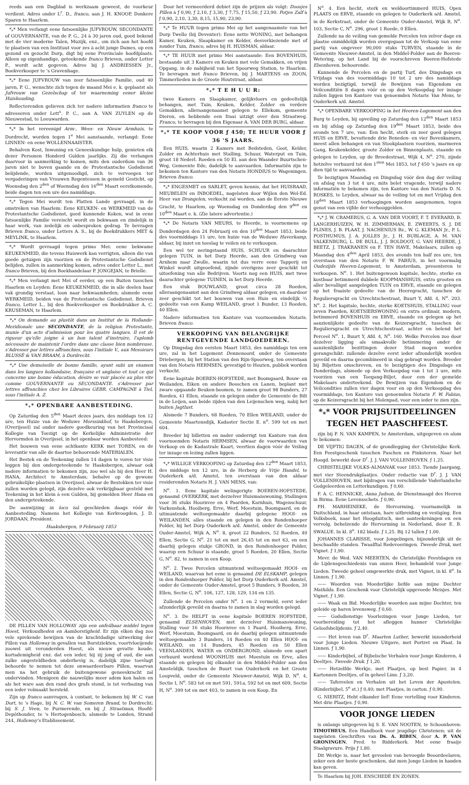reeds aan een Dagblad is werkzaam geweest, de voorkeur verdient. Adres onder L<sup>r</sup>. D., franco, aan J. H. KNOOP, Donkere Sparen te Haarlem.
*<sub>*</sub>* Men verlangt eene fatsoenlijke JUFVROUW, SECONDANTE of GOUVERNANTE, van de P. G., 24 à 30 jaren oud, goed bekend met de vier moderne Talen, Muzijk, enz., om zich aan het hoofd te plaatsen van een Instituut voor zes à acht jonge Dames, op een gezond en gezocht Dorp, digt bij eene Provinciale hoofdplaats. Alleen op eigenhandige, geteekende franco Brieven, onder Letter P., wordt acht gegeven. Adres bij J. ANDRIESSEN Jr., Boekverkooper te 's Gravenhage.
*<sub>*</sub>* Eene JUFVROUW van zeer fatsoenlijke Familie, oud 40 jaren, P. G., wenschte zich tegen de maand Mei e. k. geplaatst als Jufvrouw van Gezelschap of ter waarneming eener kleine Huishouding.
Reflecterenden gelieven zich ter nadere informatien franco te adresseren onder Lett<sup>s</sup>. P. C., aan A. VAN ZUYLEN op de Nieuwestad, te Leeuwarden.
*<sub>*</sub>* In het vereenigd Arm-, Wees- en Nieuw Armhuis, te Dordrecht, worden tegen 1<sup>e</sup> Mei aanstaande, verlangd: Eene LINNEN- en eene WOLLENNAAISTER.
Behalven Kost, Inwoning en Geneeskundige hulp, genieten elk dezer Personen Honderd Gulden jaarlijks. Zij die verlangen daarvoor in aanmerking te komen, mits den ouderdom van 36 jaren niet te boven gaande en de Protestantsche Godsdienst belijdende, worden uitgenoodigd, zich te vervoegen ter vergaderingen van Vrouwen Regentessen in gemeld Gesticht, op Woensdag den 2<sup>den</sup> of Woensdag den 16<sup>den</sup> Maart eerstkomende, beide dagen ten een ure des namiddags.
*<sub>*</sub>* Tegen Mei wordt ten Platten Lande gevraagd, in de omstreken van Haarlem: Eene KEUKEN- en WERKMEID van de Protestantsche Godsdienst, goed kunnende Koken, wat in eene fatsoenlijke Familie vereischt wordt en bekwaam en zindelijk in haar werk, van zedelijk en onbesproken gedrag. Te bevragen Brieven franco, onder Letters A. S., bij de Boekdrukkers MET & MEYLINK, te Haarlem.
*<sub>*</sub>* Wordt gevraagd tegen primo Mei: eene bekwame KEUKENMEID, die tevens Huiswerk kan verrigten, alleen die van goede getuigen zijn voorzien en de Protestantsche Godsdienst belijden, zullen in aanmerking komen, adres onder Letter L., met franco Brieven, bij den Boekhandelaar P. JONGEJAN, te Brielle.
*<sub>*</sub>* Men verlangt met Mei of eerder, op een Buiten tusschen Haarlem en Leyden: Eene KEUKENMEID, die in alle deelen haar vak grondig verstaat, loon naar bekwaamheden; alsmede eene WERKMEID, beiden van de Protestantsche Godsdienst. Brieven franco, Letter L., bij den Boekverkooper en Boekdrukker A. C. KRUSEMAN, te Haarlem.
*<sub>*</sub>* On demande au plustôt dans un Institut de la Hollande-Meridionale une SECONDANTE, de la religion Protestante, munie d'un acte d'admission pour les quatre langues. Il est de rigueur qu'elle joigne à un bon talent d'instruire, l'aplomb nécessaire de maintenir l'ordre dans une classe bien nombreuse. s'Adresser par lettres affranchies, sous l'initiale V., aux Messieurs BLUSSÉ & VAN BRAAM, à Dordrecht.
*<sub>*</sub>* Une demoiselle de bonne famille, ayant subi un examen dans les langues hollandaise, française et anglaise et tout ce qui concerne une bonne éducation, désire se voir placée au plus vite comme GOUVERNANTE ou SECONDANTE. s'Adresser par lettres affranchies chez les Libraires GEBR. CAMPAGNE à Tiel, sous l'initiale A. Z.
*<sub>*</sub>* OPENBARE AANBESTEDING.
Op Zaturdag den 5<sup>den</sup> Maart dezes jaars, des middags ten 12 ure, ten Huize van de Weduwe Morssinkhof, te Haaksbergen, (Overijssel) zal onder nadere goedkeuring van het Provinciaal Kollegie van Toezigt op de Kerkelijke Administratie der Hervormden in Overijssel, in het openbaar worden Aanbesteed:
Het bouwen van eene achtkante KERK met TOREN, en de leverantie van alle de daartoe behoorende MATERIALEN.
Het Bestek en de Teekening zullen 14 dagen te voren ter visie leggen bij den ondergeteekende te Haaksbergen, alwaar ook nadere informatien te bekomen zijn, zoo wel als bij den Heer H. HANA, Architect te Amsterdam; behalve op de gewone gebruikelijke plaatsen in Overijssel, alwaar de Bestekken ter visie zullen worden gelegd, zijn dezelve ook verkrijgbaar gesteld met Teekening in het klein à een Gulden, bij gemelden Heer Hana en den ondergeteekende.
De aanwijzing in loco zal geschieden daags vóór de Aanbesteding. Namens het Kollegie van Kerkvoogden, J. D. JORDAAN, President.
Haaksbergen, 9 Februarij 1853
DE PILLEN VAN HOLLOWAY zijn een onfeilbaar middel tegen Hoest, Verkoudheden en Aamborstigheid. Er zijn elken dag zoo vele sprekende bewijzen van de krachtdadige uitwerking der Pillen van Holloway in gevallen van Borstziekten, voortvloeijende zoowel uit veronderden Hoest, als nieuw gevatte koude, kortademigheid enz. dat een ieder, hij zij jong of oud, die aan zulke ongesteldheden onderhevig is, dadelijk zijne toevlugt behoorde te nemen tot deze onwaardeerbare Pillen, waarvan men na het gebruik de buitengewone geneeskracht zal ondervinden. Menigeen die nauwelijks meer adem kon halen en als het ware aan den rand des grafs stond, is tot verbazing van een ieder volmaakt hersteld.
Zijn op franco aanvragen, à contant, te bekomen bij W. C. van Dort, te 's Hage, bij N. C. W. van Someren Brand, te Dordrecht; bij S. J. Veen, te Purmerende, en bij J. Straatman, Hoofd-Depôthouder, te 's Hertogenbosch; alsmede te Londen, Strand 244, Holloway's Etablissement.
Door het vermeerderd debiet zijn de prijzen als volgt: Doosjes Pillen à ƒ 0,90, ƒ 2,10, ƒ 3,30, ƒ 7,75, ƒ 15,50, ƒ 23,90. Potjes Zalf à ƒ 0,90, 2,10, 3,30, 8,15, 15,90, 23,90.
*<sub>*</sub>* Te HUUR tegen primo Mei op het aangenaamste van het Dorp Twello (bij Deventer): Eene nette WONING, met behangen Kamer, Keuken, Slaapkamer en Kelder, desverkiezende met of zonder Tuin, franco, adres bij H. HUISMAN, aldaar.
*<sub>*</sub>* TE HUUR met primo Mei aanstaande: Een BOVENHUIS, bestaande uit 3 Kamers en Keuken met vele Gemakken, en vrijen Opgang, in de nabijheid van het Spoorweg Station, te Haarlem. Te bevragen met franco Brieven, bij J. MARTENS en ZOON, Timmerlieden in de Groote Houtstraat, aldaar.
*<sub>*</sub>* T E H U U R:
twee Kamers en Slaapkamer, gelijkvloers en gedeeltelijk behangen, met Tuin, Keuken, Kelder, Zolder en verdere Gemakken, alleraangenaamst gelegen te Ellekom, gemeente Dieren, en hebbende een fraai uitzigt over den Straatweg. Franco, te bevragen bij den Eigenaar A. VAN DER BURG, aldaar.
*<sub>*</sub>* TE KOOP VOOR ƒ 450; TE HUUR VOOR ƒ 36 'S JAARS.
Een HUIS, waarin 2 Kamers met Bedsteden, Goot, Kelder, Zolder en Achterhuis met Stalling, Schuur, Waterput en Tuin, groot 18 Nederl. Roeden en 50 El. aan den Waander Buurtschen-Weg, Gemeente Ede, dadelijk te aanvaarden. Informatiën zijn te bekomen ten Kantore van den Notaris HONDIUS te Wageningen. Brieven franco.
*<sub>*</sub>* ENGESMET en SARLET, geven kennis, dat het HUISRAAD, MEUBELEN en INBOEDEL, nagelaten door Wijlen den Wel-Ed. Heer van Drongelen, verkocht zal worden, aan de Eerste Nieuwe Gracht, te Haarlem, op Woensdag en Donderdag den 9<sup>den</sup> en 10<sup>den</sup> Maart e. k. (Zie latere advertentie.)
*<sub>*</sub>* De Notaris VAN MEURS, te Heerde, is voornemens op Donderdagen den 24 Februarij en den 10<sup>den</sup> Maart 1853, beide des voormiddags 11 ure, ten huize van de Weduwe Haverkamp, aldaar, bij inzet en toeslag te veilen en te verkoopen.
Een wel ter neringstaand HUIS, SCHUUR en daarachter gelegen TUIN, in het Dorp Heerde, aan den Grindweg van Arnhem naar Zwolle, waarin tot dus verre eene Tapperij en Winkel wordt uitgeoefend, zijnde overigens zeer geschikt tot uitoefening van alle Bedrijven. Voorts nog een HUIS, met twee daarachter gelegene TUINEN, in het Dorp Heerde.
Een stuk BOUWLAND, groot circa 28 Roeden, alleraangenaamst aan den Grindweg aldaar gelegen, en daardoor zeer geschikt tot het bouwen van een Huis en eindelijk ⅔ gedeelte van een Kamp WEILAND, groot 1 Bunder, 13 Roeden, 40 Ellen.
Nadere informatien ten Kantore van voornoemden Notaris. Brieven franco.
VERKOOPING VAN BELANGRIJKE RENTGEVENDE LANDGOEDEREN.
Op Dingsdag den eersten Maart 1853, des namiddags ten een ure, zal in het Logement Dennenoord, onder de Gemeente Driebergen, bij het Station van den Rijn-Spoorweg, ten overstaan van den Notaris HERMSEN, gevestigd te Houten, publiek worden verkocht.
Eene kapitale BOEREN-HOFSTEDE, met Boomgaard, Bouw- en Weilanden, Eiken en andere Bosschen en Lanen, beplant met zware opgaande Beuken-boomen, te zamen groot 98 Bunders, 27 Roeden, 41 Ellen, staande en gelegen onder de Gemeente de Bilt in de Leijen, aan beide zijden van den Leijenschen weg, nabij het buiten Jagtlust.
Alsmede 7 Bunders, 68 Roeden, 70 Ellen WEILAND, onder de Gemeente Maartensdijk, Kadaster Sectie E. n<sup>o</sup>. 599 tot en met 604.
Breeder bij billetten en nader onderrigt ten Kantore van den voornoemden Notaris HERMSEN, alwaar de voorwaarden van Verkoop en de Kadastrale Kaart, veertien dagen vóór de Veiling ter inzage en lezing zullen liggen.
*<sub>*</sub>* WILLIGE VERKOOPING op Zaturdag den 12<sup>den</sup> Maart 1853, des middags ten 12 ure, in de Herberg de Vrije Handel, te Ouderkerk a/d. Amstel, ten overstaan van den aldaar residerenden Notaris H. J. VAN MENS, van:
N<sup>o</sup>. 1. Eene kapitale welingerigte BOEREN-HOFSTEDE, genaamd OVERKERK, met derzelver Huismanswoning, Stallingen voor 36 stuks Hoornvee en 4 Paarden, Karnhuis, Wagenschuur, Varkenshok, Hooiberg, Erve, Werf, Moestuin, Boomgaard, en de uitmuntende weltoegemaakte daarbij gelegene HOOI- en WEILANDEN, alles staande en gelegen in den Rondenhoeper Polder, bij het Dorp Ouderkerk a/d. Amstel, onder de Gemeente Ouder-Amstel, Wijk A, N<sup>o</sup>. 8, groot 22 Bunders, 52 Roeden, 40 Ellen, Sectie G, N<sup>o</sup>. 21 tot en met 26,45 tot en met 63, en een daarbij gelegen stukje GROND, in den Rondenhoeper Polder, waarop een Schuur is staande, groot 5 Roeden, 20 Ellen, Sectie G, N<sup>o</sup>. 82, te zamen in een Koop.
N<sup>o</sup>. 2. Twee Percelen uitmuntend weltoegemaakt HOOI- en WEILAND, waarvan het eene is genaamd DE ELSKAMP, gelegen in den Rondenhoeper Polder, bij het Dorp Ouderkerk a/d. Amstel, onder de Gemeente Ouder-Amstel, groot 5 Bunders, 9 Roeden, 30 Ellen, Sectie G, N<sup>o</sup>. 106, 127, 128, 129, 134 en 135.
Zullende de Percelen onder N<sup>o</sup>. 1 en 2 vermeld, eerst ieder afzonderlijk geveild en daarna te zamen in slag worden gelegd.
N<sup>o</sup>. 3. De HELFT in eene kapitale BOEREN HOFSTEDE, genaamd ELSENHOVEN, met derzelver Huismanswoning, Stalling voor 16 stuks Hoornvee en 1 Paard, Hooiberg, Erve, Werf, Moestuin, Boomgaard, en de daarbij gelegen uitmuntende weltoegemaakte 3 Bunders, 14 Roeden en 40 Ellen HOOI- en WEILAND, en 14 Bunders, 45 Roeden en 50 Ellen VEENLANDEN, WATER en ONDERGROND, alsmede een apart verhuurd wordend WOONHUIS met Moestuin en Erve, alles staande en gelegen bij elkander in den Middel-Polder aan den Amsteldijk, tusschen de Buurt van Ouderkerk en het Groote Loopveld, onder de Gemeente Nieuwer-Amstel, Wijk D, N<sup>o</sup>. 4, Sectie I, N<sup>o</sup>. 583 tot en met 591, 591a, 592 tot en met 609, Sectie H, N<sup>o</sup>. 399 tot en met 403, te zamen in een Koop. En
N<sup>o</sup>. 4. Een hecht, sterk en weldoortimmerd HUIS, Open PLAATS en ERVE, staande en gelegen te Ouderkerk a/d. Amstel, in de Kerkstraat, onder de Gemeente Ouder-Amstel, Wijk B, N<sup>o</sup>. 103, Sectie C, N<sup>o</sup>. 296, groot 1 Roede, 0 Ellen.
Zullende na de veiling van gemelde Percelen ten zelver dage en plaatse onmiddelijk worden overgegaan tot de Verkoop van eene partij van ongeveer 90,000 stuks TURVEN, staande in de Gemeente Nieuwer-Amstel, in den Middel-Polder aan de Boeren-Wetering, op het Land bij de voorschreven Boeren-Hofstede Elsenhoven, behoorende.
Kunnende de Percelen en de partij Turf, des Dingsdags en Vrijdags van des voormiddags 10 tot 2 ure des namiddags worden bezigtigd, terwijl de Bewijzen van Eigendom en Veilconditiën 8 dagen vóór en op den Verkoopdag ter inzage zullen liggen ten Kantore van genoemden Notaris Van Mens, te Ouderkerk a/d. Amstel.
*<sub>*</sub>* OPENBARE VERKOOPING in het Heeren-Logement aan den Burg te Leyden, bij opveiling op Zaturdag den 12<sup>den</sup> Maart 1853 en bij afslag op Zaturdag den 19<sup>den</sup> Maart 1853, beide des avonds ten 7 ure, van: Een hecht, sterk en zeer goed gelegen HUIS en ERVE, bevattende drie Beneden- en vier Bovenkamers, meest allen behangen en van Stookplaatsen voorzien, marmeren Gang, Keukenkelder, groote Zolder en Binnenplaats, staande en gelegen te Leyden, op de Breedestraat, Wijk 4, N<sup>o</sup>. 270, zijnde hetzelve verhuurd tot den 1<sup>sten</sup> Mei 1853, tot ƒ 450 's jaars en op dien tijd te aanvaarden.
Te bezigtigen Maandag en Dingsdag vóór den dag der veiling en afslag van 3 tot 4 ure, mits belet vragende, terwijl nadere informatiën te bekomen zijn, ten Kantore van den Notaris D. N. ROSKES, te Leyden, alwaar na de veiling tot en met Vrijdag den 18<sup>den</sup> Maart 1853 verhoogingen worden aangenomen, tegen genot van een vijfde der verhooggelden.
*<sub>*</sub>* J. W. CRAMERUS, G. A. VAN DER VOORT, F. T. EVERARD, B. LANGERHUIZEN, W. H. ZIMMERMAN, E. ZWEERTS, S. J. DE FLINES, J. B. PLAAT, J. NACHENIUS Bz., W. G. KLEMAN Jr., P. L. POSTHUMUS, J. A. JOLLES Jr., J. H. BURLAGE, A. M. VAN VALKENBURG, L. DE BULL, J. J. BOLDOOT, G. VAN HEERDE, J. BEETZ, J. TRAKRANEN en F. TEN HAVE, Makelaars, zullen op Maandag den 4<sup>den</sup> April 1853, des avonds ten half zes ure, ten overstaan van den Notaris F. W. FABIUS, in het voormalig Oudezijds Heeren-Logement, te Amsterdam, presenteren te verkoopen. N<sup>o</sup>. 1. Het buitengewoon kapitale, hechte, sterke en kostbaar betimmerd dubbele KOOPMANSHUIS, extra grooten en aller bevalligst aangelegden TUIN en ERVE, staande en gelegen op het fraaiste gedeelte van de Heeregracht, tusschen de Reguliersgracht en Utrechtschestraat, Buurt Y, Afd. 4, N<sup>o</sup>. 203. N<sup>o</sup>. 2. Het kapitale, hechte, sterke KOETSHUIS, STALLING voor zeven Paarden, KOETSIERSWONING en extra ordinair, modern, betimmerd BOVENHUIS en ERVE, staande en gelegen op het aanzienlijkste gedeelte van de Keizersgracht, tusschen de Reguliersgracht en Utrechtschestraat, achter en belend het Perceel N<sup>o</sup>. 1, Buurt Y, Afd. 4, N<sup>o</sup>. 160. Welke Percelen zoo door dezelver ligging als smaakvolle betimmering onder de aanzienlijkste bezittingen dezer Stad mogen worden gerangschikt: zullende dezelve eerst ieder afzonderlijk worden geveild en daarna gecombineerd in slag gebragt worden. Breeder bij Biljetten omschreven, en te bezigtigen des Dingsdags en Donderdags, alsmede op den Verkoopdag van 1 tot 3 ure, mits voorzien van een Toegang-Biljet, door een der gemelde Makelaars onderteekend. De Bewijzen van Eigendom en de Veilcondities zullen vier dagen voor en op den Verkoopdag des voormiddags, ten Kantore van genoemden Notaris F. W. Fabius, op de Keizersgracht bij het Molenpad, voor een ieder te zien zijn.
*<sub>*</sub>* VOOR PRIJSUITDEELINGEN TEGEN HET PAASCHFEEST.
zijn bij P. N. VAN KAMPEN, te Amsterdam, uitgegeven en alom te bekomen:
DE VIJFTIG DAGEN, of de grondlegging der Christelijke Kerk. Een Feestgeschenk tusschen Paschen en Pinksteren. Naar het Hoogd. bewerkt door D<sup>r</sup>. J. J. VAN VOLLENHOVEN. ƒ 1,25.
CHRISTELIJKE VOLKS-ALMANAK voor 1853. Tiende Jaargang, met vier Steendrukplaatjes. Onder redactie van D<sup>r</sup>. J. J. VAN VOLLENHOVEN, met bijdragen van verschillende Vaderlandsche Godgeleerden en Letterkundigen. ƒ 0,60.
F. A. C. HENNICKE, Anna Judson, de Dienstmaagd des Heeren in Birma. Eene Levensschets. ƒ 0,90.
PH. MARHEINEKE, de Hervorming, voornamelijk in Duitschland, in haar ontstaan, hare uitbreiding en vestiging. Een Volksboek, naar het Hoogduitsch, met aanteekeningen en een vervolg, behelzende de Hervorming in Nederland, door E. B. SWALUE. In kl. 8<sup>o</sup>. 182 bladz. ƒ 1,25. Bij 12 tallen ƒ 1,00.
JOHANNES CLARISSE, voor Jongelingen, bijzonderlijk uit de beschaafde standen. Twaalftal Redevoeringen. Tweede Druk, met Vignet. ƒ 1,90.
Mevr. de Wed. VAN MEERTEN, de Christelijke Feestdagen en de Lijdensgeschiedenis van onzen Heer, behandeld voor Jonge Lieden. Tweede geheel omgewerkte druk, met Vignet, in kl. 8<sup>o</sup>. In Linnen. ƒ 1,90.
—— Woorden van Moederlijke liefde aan mijne Dochter Mathilda. Een Geschenk voor Christelijk opgevoede Meisjes. Met Vignet. ƒ 1,90.
—— Waak en Bid. Moederlijke woorden aan mijne Dochter, ten geleide op haren levensweg. ƒ 0,60.
—— Godsdienstige Voorlezingen voor Jonge Lieden, ter voorbereiding tot het afleggen hunner Christelijke Geloofsbelijdenis. ƒ 2,40.
—— Het leven van D<sup>r</sup>. Maarten Luther, bewerkt inzonderheid voor Jonge Lieden. Nieuwe Uitgave, met Portret en Plaat. In Linnen. ƒ 1,90.
—— Kinderbijbel, of Bijbelsche Verhalen voor Jonge Kinderen, 4 Deeltjes. Tweede Druk. ƒ 1,20.
—— Hetzelfde Werkje, met Plaatjes, op best Papier, in 4 Kartonnen Deeltjes, of in geheel Linn. ƒ 3,20.
—— Tafereelen en Verhalen uit het Leven der Apostelen. (Kinderbijbel, 5<sup>e</sup> st.) ƒ 0,40; met Plaatjes, in carton. ƒ 0,90.
G. NIERITZ, Hebt elkander lief! Eene vertelling voor Kinderen. Met drie Plaatjes. ƒ 0,90.
VOOR JONGE LIEDEN
is onlangs uitgegeven bij S. E. VAN NOOTEN, te Schoonhoven: TIMOTHEUS. Een Handboek voor jeugdige Christenen; uit de nagelaten Geschriften van Ds. A. RIBEN, door A. P. VAN GRONINGEN, Pred. te Ridderkerk. Met eene fraaije Staalgravure. Prijs ƒ 1,80.
Dit Werkje is, naar het gevoelen van bevoegde Beoordeelaren, zeker een der beste geschenken, dat men Jonge Lieden in handen kan geven.
Te Haarlem bij JOH. ENSCHEDÉ EN ZONEN.